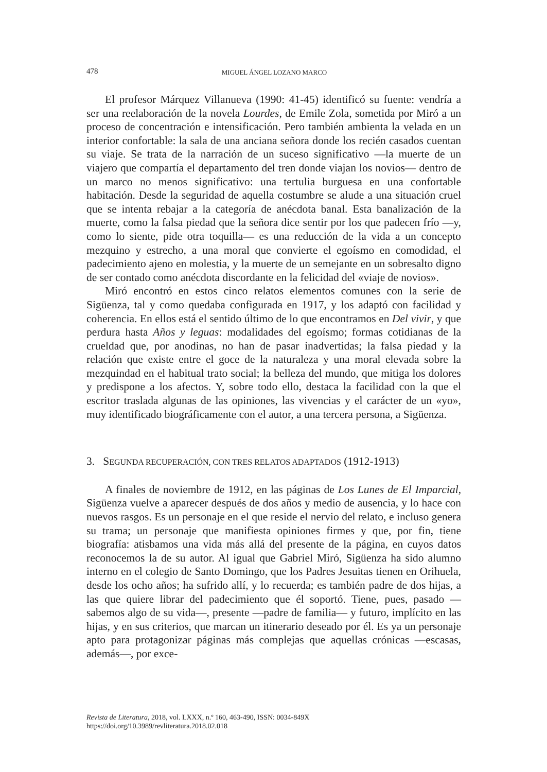478
MIGUEL ÁNGEL LOZANO MARCO
El profesor Márquez Villanueva (1990: 41-45) identificó su fuente: vendría a ser una reelaboración de la novela Lourdes, de Emile Zola, sometida por Miró a un proceso de concentración e intensificación. Pero también ambienta la velada en un interior confortable: la sala de una anciana señora donde los recién casados cuentan su viaje. Se trata de la narración de un suceso significativo —la muerte de un viajero que compartía el departamento del tren donde viajan los novios— dentro de un marco no menos significativo: una tertulia burguesa en una confortable habitación. Desde la seguridad de aquella costumbre se alude a una situación cruel que se intenta rebajar a la categoría de anécdota banal. Esta banalización de la muerte, como la falsa piedad que la señora dice sentir por los que padecen frío —y, como lo siente, pide otra toquilla— es una reducción de la vida a un concepto mezquino y estrecho, a una moral que convierte el egoísmo en comodidad, el padecimiento ajeno en molestia, y la muerte de un semejante en un sobresalto digno de ser contado como anécdota discordante en la felicidad del «viaje de novios».
Miró encontró en estos cinco relatos elementos comunes con la serie de Sigüenza, tal y como quedaba configurada en 1917, y los adaptó con facilidad y coherencia. En ellos está el sentido último de lo que encontramos en Del vivir, y que perdura hasta Años y leguas: modalidades del egoísmo; formas cotidianas de la crueldad que, por anodinas, no han de pasar inadvertidas; la falsa piedad y la relación que existe entre el goce de la naturaleza y una moral elevada sobre la mezquindad en el habitual trato social; la belleza del mundo, que mitiga los dolores y predispone a los afectos. Y, sobre todo ello, destaca la facilidad con la que el escritor traslada algunas de las opiniones, las vivencias y el carácter de un «yo», muy identificado biográficamente con el autor, a una tercera persona, a Sigüenza.
3. SEGUNDA RECUPERACIÓN, CON TRES RELATOS ADAPTADOS (1912-1913)
A finales de noviembre de 1912, en las páginas de Los Lunes de El Imparcial, Sigüenza vuelve a aparecer después de dos años y medio de ausencia, y lo hace con nuevos rasgos. Es un personaje en el que reside el nervio del relato, e incluso genera su trama; un personaje que manifiesta opiniones firmes y que, por fin, tiene biografía: atisbamos una vida más allá del presente de la página, en cuyos datos reconocemos la de su autor. Al igual que Gabriel Miró, Sigüenza ha sido alumno interno en el colegio de Santo Domingo, que los Padres Jesuitas tienen en Orihuela, desde los ocho años; ha sufrido allí, y lo recuerda; es también padre de dos hijas, a las que quiere librar del padecimiento que él soportó. Tiene, pues, pasado —sabemos algo de su vida—, presente —padre de familia— y futuro, implícito en las hijas, y en sus criterios, que marcan un itinerario deseado por él. Es ya un personaje apto para protagonizar páginas más complejas que aquellas crónicas —escasas, además—, por exce-
Revista de Literatura, 2018, vol. LXXX, n.º 160, 463-490, ISSN: 0034-849X
https://doi.org/10.3989/revliteratura.2018.02.018